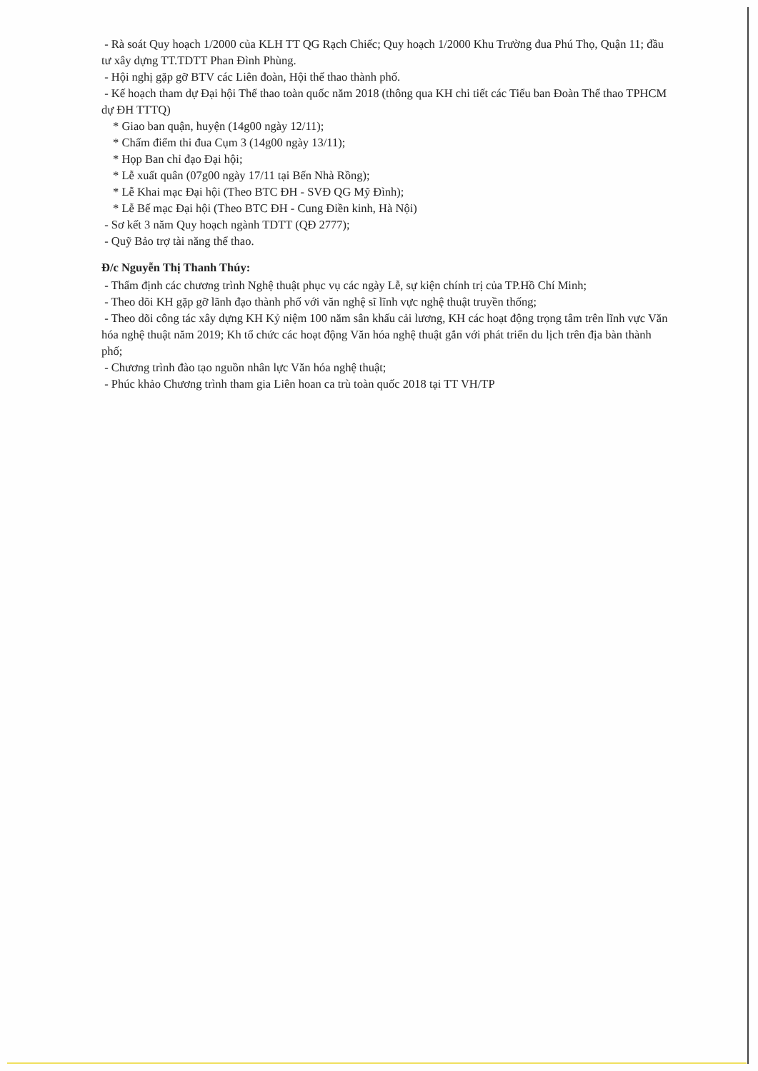- Rà soát Quy hoạch 1/2000 của KLH TT QG Rạch Chiếc; Quy hoạch 1/2000 Khu Trường đua Phú Thọ, Quận 11; đầu tư xây dựng TT.TDTT Phan Đình Phùng.
- Hội nghị gặp gỡ BTV các Liên đoàn, Hội thể thao thành phố.
- Kế hoạch tham dự Đại hội Thể thao toàn quốc năm 2018 (thông qua KH chi tiết các Tiểu ban Đoàn Thể thao TPHCM dự ĐH TTTQ)
* Giao ban quận, huyện (14g00 ngày 12/11);
* Chấm điểm thi đua Cụm 3 (14g00 ngày 13/11);
* Họp Ban chỉ đạo Đại hội;
* Lễ xuất quân (07g00 ngày 17/11 tại Bến Nhà Rồng);
* Lễ Khai mạc Đại hội (Theo BTC ĐH - SVĐ QG Mỹ Đình);
* Lễ Bế mạc Đại hội (Theo BTC ĐH - Cung Điền kinh, Hà Nội)
- Sơ kết 3 năm Quy hoạch ngành TDTT (QĐ 2777);
- Quỹ Bảo trợ tài năng thể thao.
Đ/c Nguyễn Thị Thanh Thúy:
- Thẩm định các chương trình Nghệ thuật phục vụ các ngày Lễ, sự kiện chính trị của TP.Hồ Chí Minh;
- Theo dõi KH gặp gỡ lãnh đạo thành phố với văn nghệ sĩ lĩnh vực nghệ thuật truyền thống;
- Theo dõi công tác xây dựng KH Kỷ niệm 100 năm sân khấu cải lương, KH các hoạt động trọng tâm trên lĩnh vực Văn hóa nghệ thuật năm 2019; Kh tổ chức các hoạt động Văn hóa nghệ thuật gắn với phát triển du lịch trên địa bàn thành phố;
- Chương trình đào tạo nguồn nhân lực Văn hóa nghệ thuật;
- Phúc khảo Chương trình tham gia Liên hoan ca trù toàn quốc 2018 tại TT VH/TP